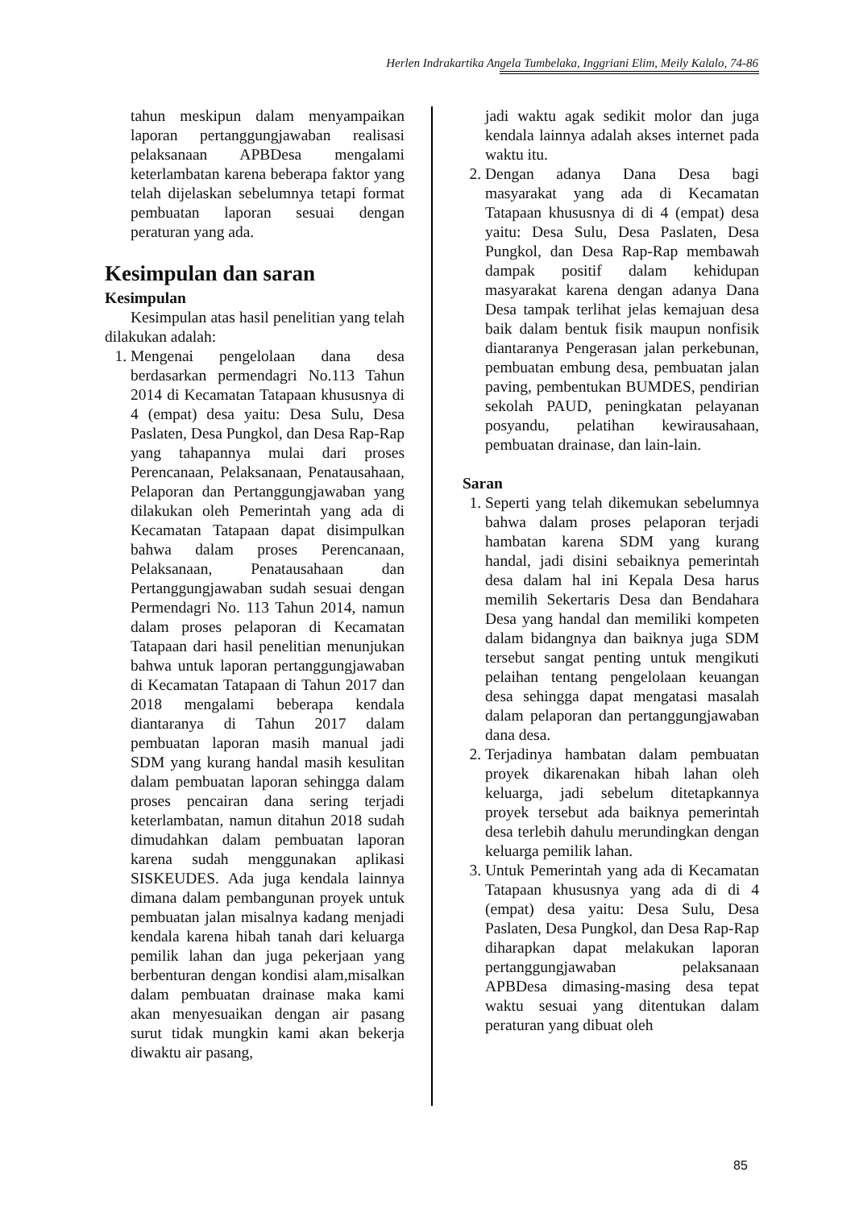Herlen Indrakartika Angela Tumbelaka, Inggriani Elim, Meily Kalalo, 74-86
tahun meskipun dalam menyampaikan laporan pertanggungjawaban realisasi pelaksanaan APBDesa mengalami keterlambatan karena beberapa faktor yang telah dijelaskan sebelumnya tetapi format pembuatan laporan sesuai dengan peraturan yang ada.
Kesimpulan dan saran
Kesimpulan
Kesimpulan atas hasil penelitian yang telah dilakukan adalah:
1. Mengenai pengelolaan dana desa berdasarkan permendagri No.113 Tahun 2014 di Kecamatan Tatapaan khususnya di 4 (empat) desa yaitu: Desa Sulu, Desa Paslaten, Desa Pungkol, dan Desa Rap-Rap yang tahapannya mulai dari proses Perencanaan, Pelaksanaan, Penatausahaan, Pelaporan dan Pertanggungjawaban yang dilakukan oleh Pemerintah yang ada di Kecamatan Tatapaan dapat disimpulkan bahwa dalam proses Perencanaan, Pelaksanaan, Penatausahaan dan Pertanggungjawaban sudah sesuai dengan Permendagri No. 113 Tahun 2014, namun dalam proses pelaporan di Kecamatan Tatapaan dari hasil penelitian menunjukan bahwa untuk laporan pertanggungjawaban di Kecamatan Tatapaan di Tahun 2017 dan 2018 mengalami beberapa kendala diantaranya di Tahun 2017 dalam pembuatan laporan masih manual jadi SDM yang kurang handal masih kesulitan dalam pembuatan laporan sehingga dalam proses pencairan dana sering terjadi keterlambatan, namun ditahun 2018 sudah dimudahkan dalam pembuatan laporan karena sudah menggunakan aplikasi SISKEUDES. Ada juga kendala lainnya dimana dalam pembangunan proyek untuk pembuatan jalan misalnya kadang menjadi kendala karena hibah tanah dari keluarga pemilik lahan dan juga pekerjaan yang berbenturan dengan kondisi alam,misalkan dalam pembuatan drainase maka kami akan menyesuaikan dengan air pasang surut tidak mungkin kami akan bekerja diwaktu air pasang,
jadi waktu agak sedikit molor dan juga kendala lainnya adalah akses internet pada waktu itu.
2. Dengan adanya Dana Desa bagi masyarakat yang ada di Kecamatan Tatapaan khususnya di di 4 (empat) desa yaitu: Desa Sulu, Desa Paslaten, Desa Pungkol, dan Desa Rap-Rap membawah dampak positif dalam kehidupan masyarakat karena dengan adanya Dana Desa tampak terlihat jelas kemajuan desa baik dalam bentuk fisik maupun nonfisik diantaranya Pengerasan jalan perkebunan, pembuatan embung desa, pembuatan jalan paving, pembentukan BUMDES, pendirian sekolah PAUD, peningkatan pelayanan posyandu, pelatihan kewirausahaan, pembuatan drainase, dan lain-lain.
Saran
1. Seperti yang telah dikemukan sebelumnya bahwa dalam proses pelaporan terjadi hambatan karena SDM yang kurang handal, jadi disini sebaiknya pemerintah desa dalam hal ini Kepala Desa harus memilih Sekertaris Desa dan Bendahara Desa yang handal dan memiliki kompeten dalam bidangnya dan baiknya juga SDM tersebut sangat penting untuk mengikuti pelaihan tentang pengelolaan keuangan desa sehingga dapat mengatasi masalah dalam pelaporan dan pertanggungjawaban dana desa.
2. Terjadinya hambatan dalam pembuatan proyek dikarenakan hibah lahan oleh keluarga, jadi sebelum ditetapkannya proyek tersebut ada baiknya pemerintah desa terlebih dahulu merundingkan dengan keluarga pemilik lahan.
3. Untuk Pemerintah yang ada di Kecamatan Tatapaan khususnya yang ada di di 4 (empat) desa yaitu: Desa Sulu, Desa Paslaten, Desa Pungkol, dan Desa Rap-Rap diharapkan dapat melakukan laporan pertanggungjawaban pelaksanaan APBDesa dimasing-masing desa tepat waktu sesuai yang ditentukan dalam peraturan yang dibuat oleh
85